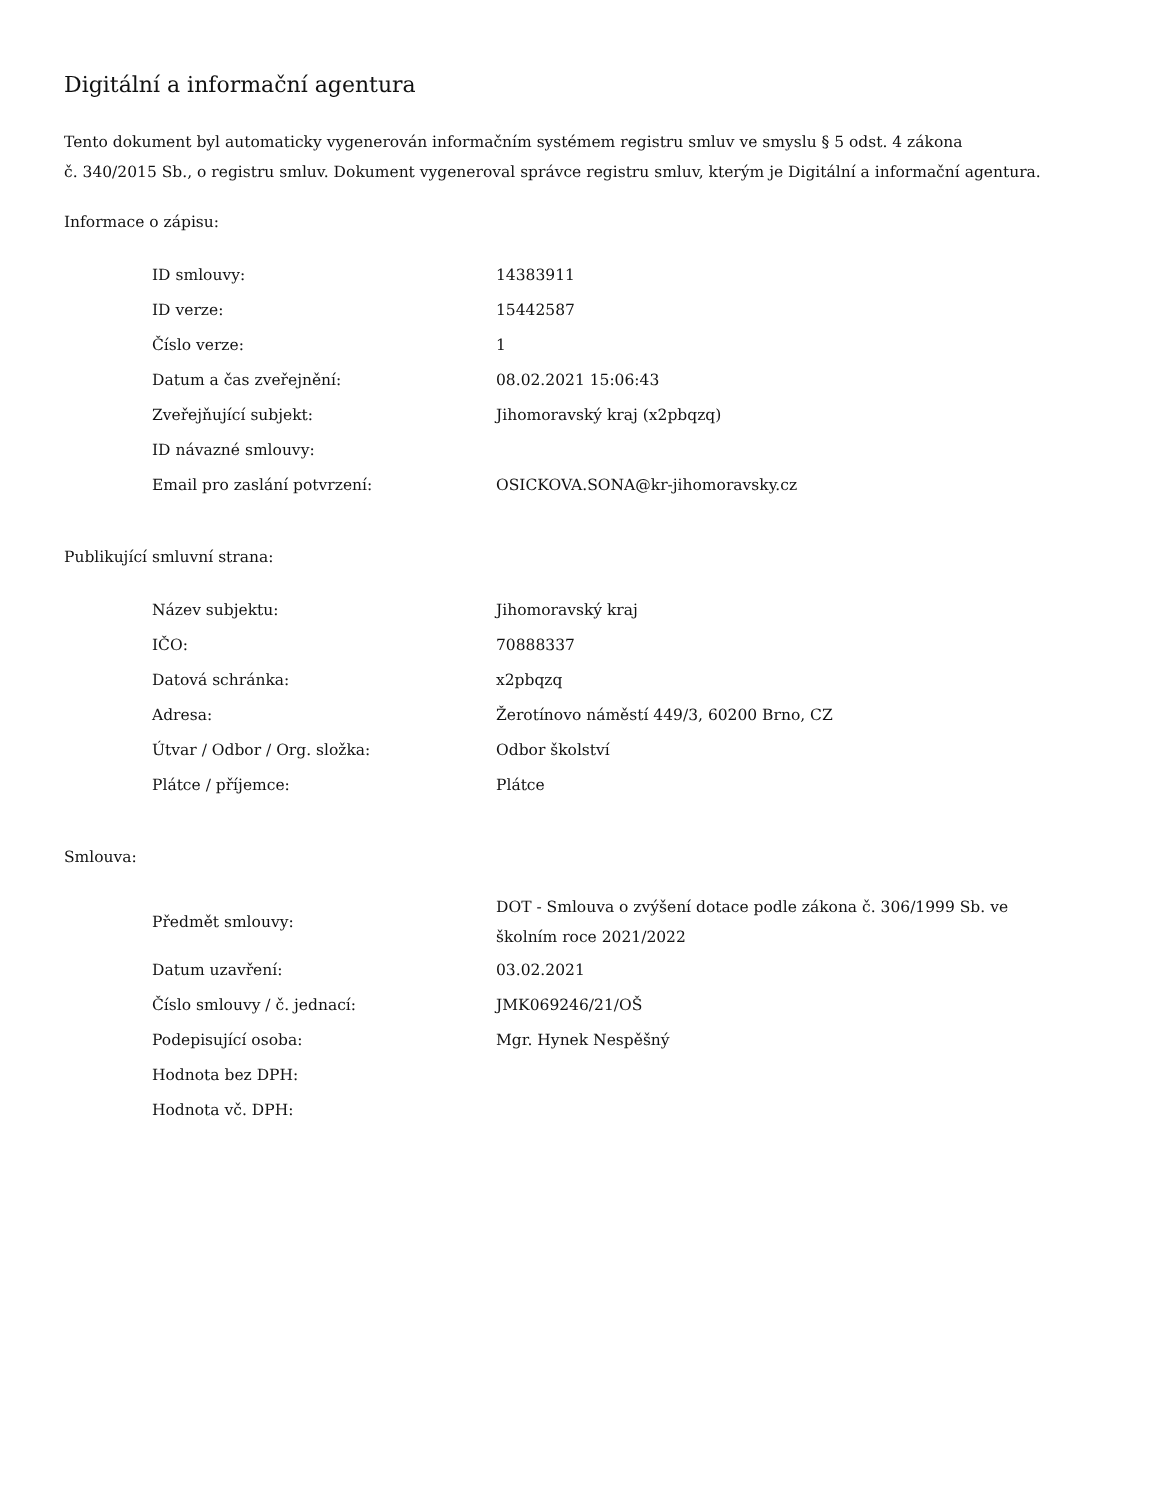Digitální a informační agentura
Tento dokument byl automaticky vygenerován informačním systémem registru smluv ve smyslu § 5 odst. 4 zákona
č. 340/2015 Sb., o registru smluv. Dokument vygeneroval správce registru smluv, kterým je Digitální a informační agentura.
Informace o zápisu:
| ID smlouvy: | 14383911 |
| ID verze: | 15442587 |
| Číslo verze: | 1 |
| Datum a čas zveřejnění: | 08.02.2021 15:06:43 |
| Zveřejňující subjekt: | Jihomoravský kraj (x2pbqzq) |
| ID návazné smlouvy: | |
| Email pro zaslání potvrzení: | OSICKOVA.SONA@kr-jihomoravsky.cz |
Publikující smluvní strana:
| Název subjektu: | Jihomoravský kraj |
| IČO: | 70888337 |
| Datová schránka: | x2pbqzq |
| Adresa: | Žerotínovo náměstí 449/3, 60200 Brno, CZ |
| Útvar / Odbor / Org. složka: | Odbor školství |
| Plátce / příjemce: | Plátce |
Smlouva:
| Předmět smlouvy: | DOT - Smlouva o zvýšení dotace podle zákona č. 306/1999 Sb. ve školním roce 2021/2022 |
| Datum uzavření: | 03.02.2021 |
| Číslo smlouvy / č. jednací: | JMK069246/21/OŠ |
| Podepisující osoba: | Mgr. Hynek Nespěšný |
| Hodnota bez DPH: | |
| Hodnota vč. DPH: | |